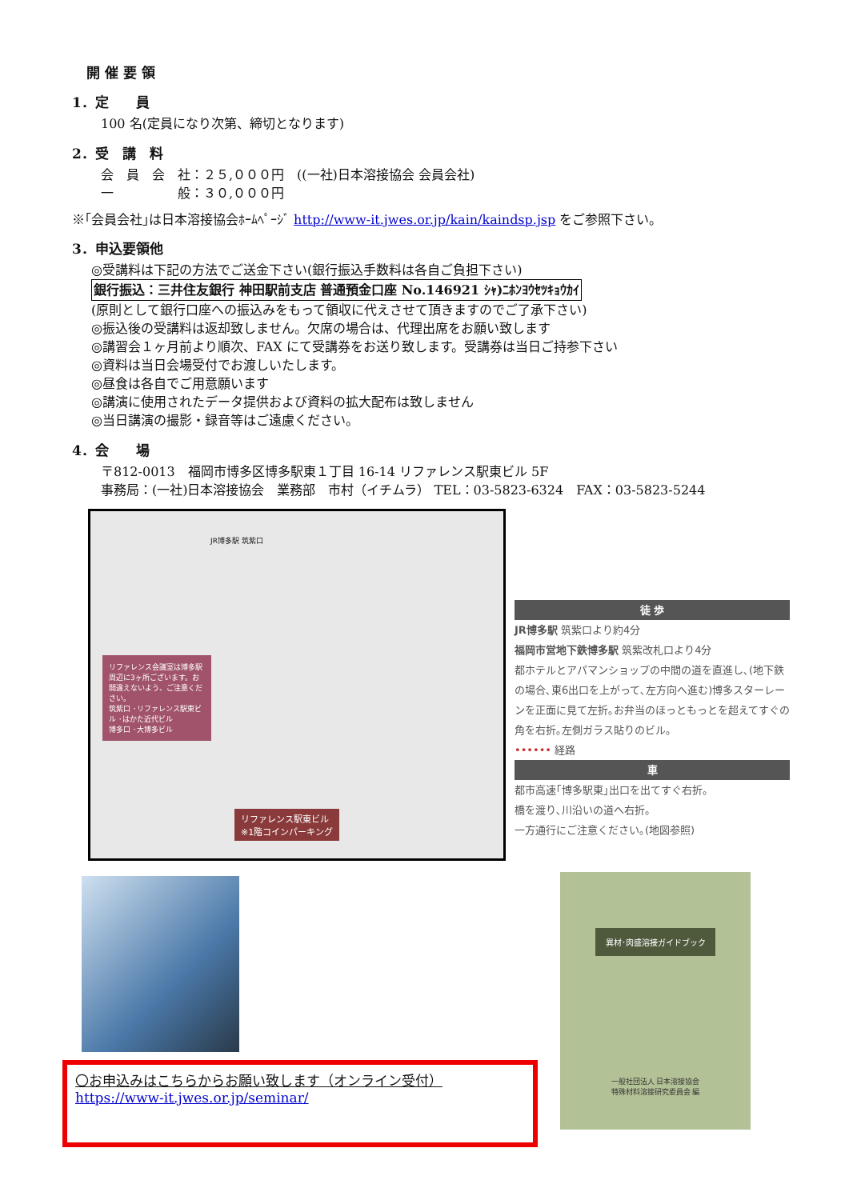開 催 要 領
1．定　　員
100 名(定員になり次第、締切となります)
2．受　講　料
会　員　会　社：２５,０００円　((一社)日本溶接協会 会員会社)
一　　　　　般：３０,０００円
※｢会員会社｣は日本溶接協会ﾎｰﾑﾍﾟｰｼﾞ http://www-it.jwes.or.jp/kain/kaindsp.jsp をご参照下さい。
3．申込要領他
◎受講料は下記の方法でご送金下さい(銀行振込手数料は各自ご負担下さい)
銀行振込：三井住友銀行 神田駅前支店 普通預金口座 No.146921 ｼｬ)ﾆﾎﾝﾖｳｾﾂｷｮｳｶｲ
(原則として銀行口座への振込みをもって領収に代えさせて頂きますのでご了承下さい)
◎振込後の受講料は返却致しません。欠席の場合は、代理出席をお願い致します
◎講習会１ヶ月前より順次、FAX にて受講券をお送り致します。受講券は当日ご持参下さい
◎資料は当日会場受付でお渡しいたします。
◎昼食は各自でご用意願います
◎講演に使用されたデータ提供および資料の拡大配布は致しません
◎当日講演の撮影・録音等はご遠慮ください。
4．会　　場
〒812-0013　福岡市博多区博多駅東１丁目 16-14 リファレンス駅東ビル 5F
事務局：(一社)日本溶接協会　業務部　市村（イチムラ） TEL：03-5823-6324　FAX：03-5823-5244
JR博多駅 筑紫口
リファレンス会議室は博多駅周辺に3ヶ所ございます。お間違えないよう、ご注意ください。
筑紫口 ･リファレンス駅東ビル ･はかた近代ビル
博多口 ･大博多ビル
リファレンス駅東ビル
※1階コインパーキング
徒 歩
JR博多駅 筑紫口より約4分
福岡市営地下鉄博多駅 筑紫改札口より4分
都ホテルとアパマンショップの中間の道を直進し､(地下鉄の場合､東6出口を上がって､左方向へ進む)博多スターレーンを正面に見て左折｡お弁当のほっともっとを超えてすぐの角を右折｡左側ガラス貼りのビル｡
•••••• 経路
車
都市高速｢博多駅東｣出口を出てすぐ右折。
橋を渡り､川沿いの道へ右折。
一方通行にご注意ください｡(地図参照)
〇お申込みはこちらからお願い致します（オンライン受付）
https://www-it.jwes.or.jp/seminar/
異材･肉盛溶接ガイドブック
一般社団法人 日本溶接協会
特殊材料溶接研究委員会 編